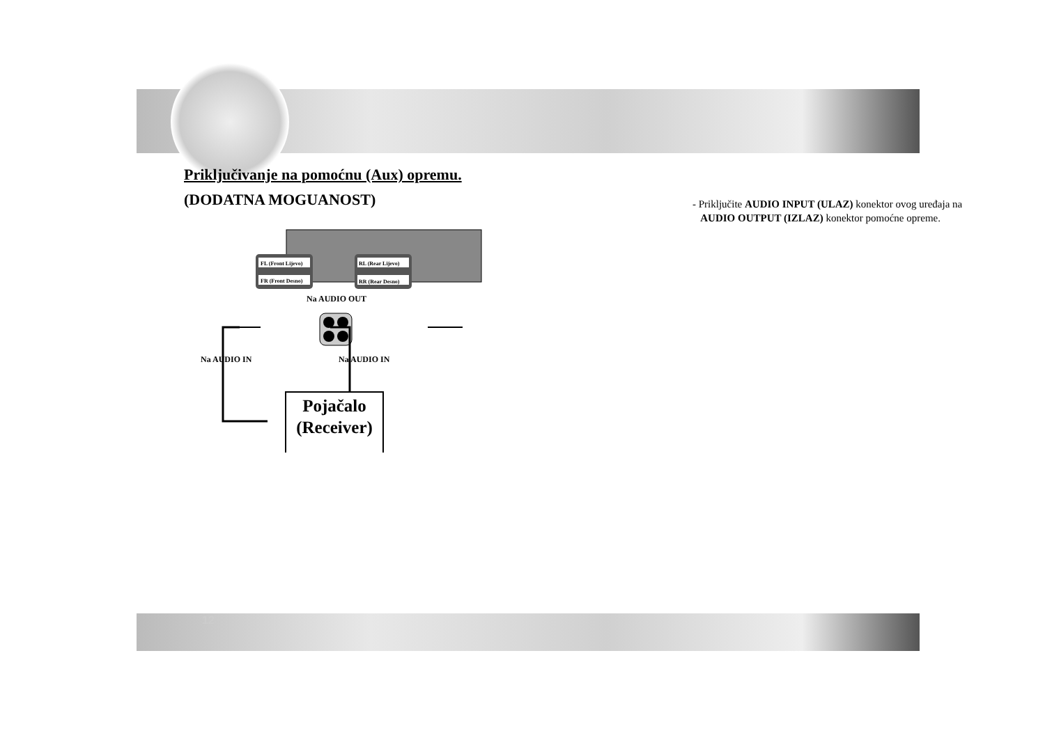12
Priključivanje na pomoćnu (Aux) opremu.
(DODATNA MOGUANOST)
FL (Front Lijevo)
FR (Front Desno)
RL (Rear Lijevo)
RR (Rear Desno)
Na AUDIO OUT
Na AUDIO IN
Na AUDIO IN
Pojačalo
(Receiver)
- Priključite AUDIO INPUT (ULAZ) konektor ovog uređaja na
AUDIO OUTPUT (IZLAZ) konektor pomoćne opreme.